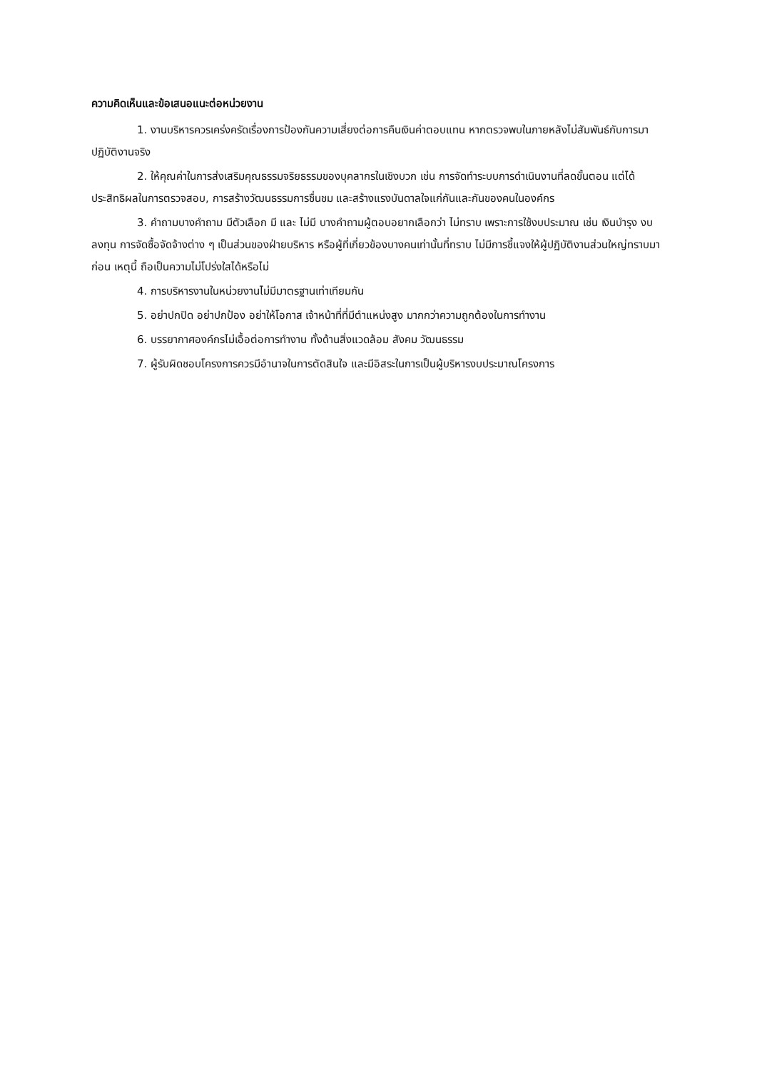ความคิดเห็นและข้อเสนอแนะต่อหน่วยงาน
1. งานบริหารควรเคร่งครัดเรื่องการป้องกันความเสี่ยงต่อการคืนเงินค่าตอบแทน หากตรวจพบในภายหลังไม่สัมพันธ์กับการมาปฏิบัติงานจริง
2. ให้คุณค่าในการส่งเสริมคุณธรรมจริยธรรมของบุคลากรในเชิงบวก เช่น การจัดทำระบบการดำเนินงานที่ลดขั้นตอน แต่ได้ประสิทธิผลในการตรวจสอบ, การสร้างวัฒนธรรมการชื่นชม และสร้างแรงบันดาลใจแก่กันและกันของคนในองค์กร
3. คำถามบางคำถาม มีตัวเลือก มี และ ไม่มี บางคำถามผู้ตอบอยากเลือกว่า ไม่ทราบ เพราะการใช้งบประมาณ เช่น เงินบำรุง งบลงทุน การจัดซื้อจัดจ้างต่าง ๆ เป็นส่วนของฝ่ายบริหาร หรือผู้ที่เกี่ยวข้องบางคนเท่านั้นที่ทราบ ไม่มีการชี้แจงให้ผู้ปฏิบัติงานส่วนใหญ่ทราบมาก่อน เหตุนี้ ถือเป็นความไม่โปร่งใสได้หรือไม่
4. การบริหารงานในหน่วยงานไม่มีมาตรฐานเท่าเทียมกัน
5. อย่าปกปิด อย่าปกป้อง อย่าให้โอกาส เจ้าหน้าที่ที่มีตำแหน่งสูง มากกว่าความถูกต้องในการทำงาน
6. บรรยากาศองค์กรไม่เอื้อต่อการทำงาน ทั้งด้านสิ่งแวดล้อม สังคม วัฒนธรรม
7. ผู้รับผิดชอบโครงการควรมีอำนาจในการตัดสินใจ และมีอิสระในการเป็นผู้บริหารงบประมาณโครงการ